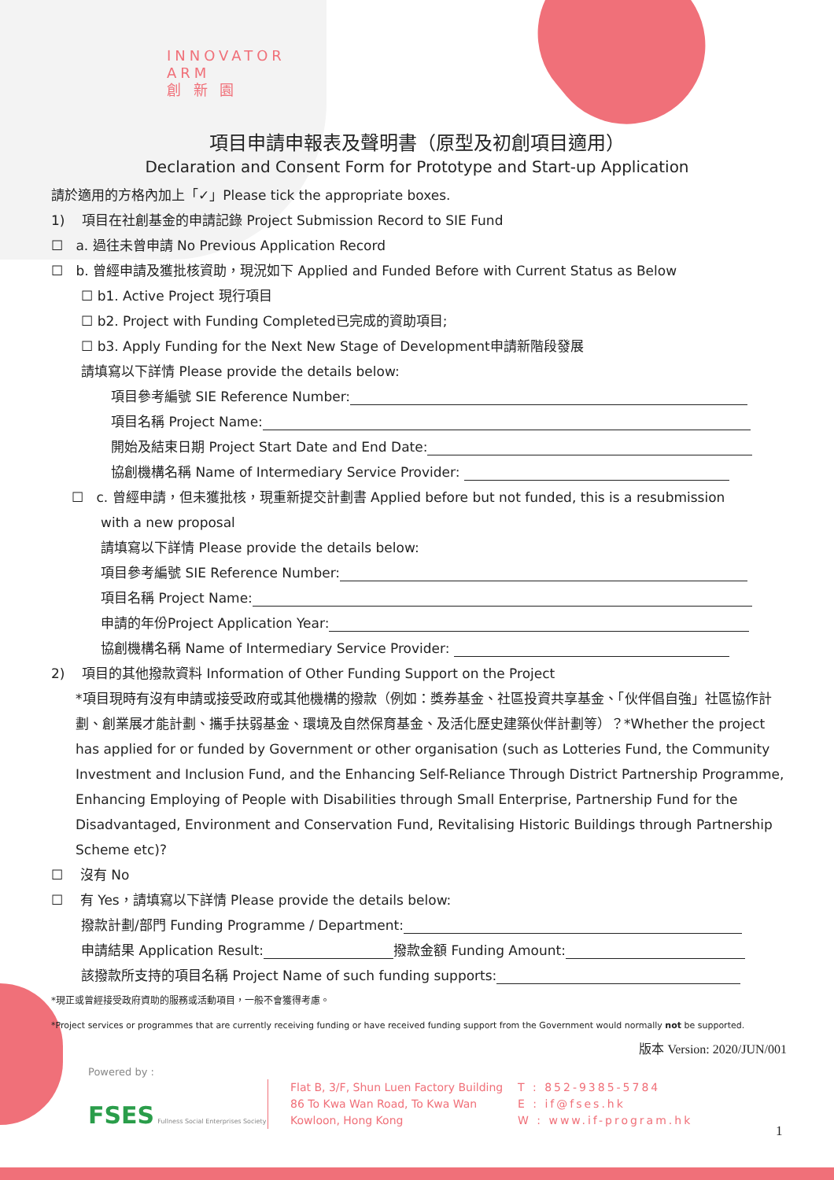INNOVATOR
ARM
創 新 園
項目申請申報表及聲明書（原型及初創項目適用）
Declaration and Consent Form for Prototype and Start-up Application
請於適用的方格內加上「✓」Please tick the appropriate boxes.
1) 項目在社創基金的申請記錄 Project Submission Record to SIE Fund
☐ a. 過往未曾申請 No Previous Application Record
☐ b. 曾經申請及獲批核資助，現況如下 Applied and Funded Before with Current Status as Below
☐ b1. Active Project 現行項目
☐ b2. Project with Funding Completed已完成的資助項目;
☐ b3. Apply Funding for the Next New Stage of Development申請新階段發展
請填寫以下詳情 Please provide the details below:
項目參考編號 SIE Reference Number:
項目名稱 Project Name:
開始及結束日期 Project Start Date and End Date:
協創機構名稱 Name of Intermediary Service Provider:
☐ c. 曾經申請，但未獲批核，現重新提交計劃書 Applied before but not funded, this is a resubmission
with a new proposal
請填寫以下詳情 Please provide the details below:
項目參考編號 SIE Reference Number:
項目名稱 Project Name:
申請的年份Project Application Year:
協創機構名稱 Name of Intermediary Service Provider:
2) 項目的其他撥款資料 Information of Other Funding Support on the Project
*項目現時有沒有申請或接受政府或其他機構的撥款（例如：獎券基金、社區投資共享基金、「伙伴倡自強」社區協作計劃、創業展才能計劃、攜手扶弱基金、環境及自然保育基金、及活化歷史建築伙伴計劃等）？*Whether the project has applied for or funded by Government or other organisation (such as Lotteries Fund, the Community Investment and Inclusion Fund, and the Enhancing Self-Reliance Through District Partnership Programme, Enhancing Employing of People with Disabilities through Small Enterprise, Partnership Fund for the Disadvantaged, Environment and Conservation Fund, Revitalising Historic Buildings through Partnership Scheme etc)?
☐ 沒有 No
☐ 有 Yes，請填寫以下詳情 Please provide the details below:
撥款計劃/部門 Funding Programme / Department:
申請結果 Application Result: 撥款金額 Funding Amount:
該撥款所支持的項目名稱 Project Name of such funding supports:
*現正或曾經接受政府資助的服務或活動項目，一般不會獲得考慮。
*Project services or programmes that are currently receiving funding or have received funding support from the Government would normally not be supported.
版本 Version: 2020/JUN/001
Powered by :
FSES Fullness Social Enterprises Society
Flat B, 3/F, Shun Luen Factory Building
86 To Kwa Wan Road, To Kwa Wan
Kowloon, Hong Kong
T : 852-9385-5784
E : if@fses.hk
W : www.if-program.hk
1